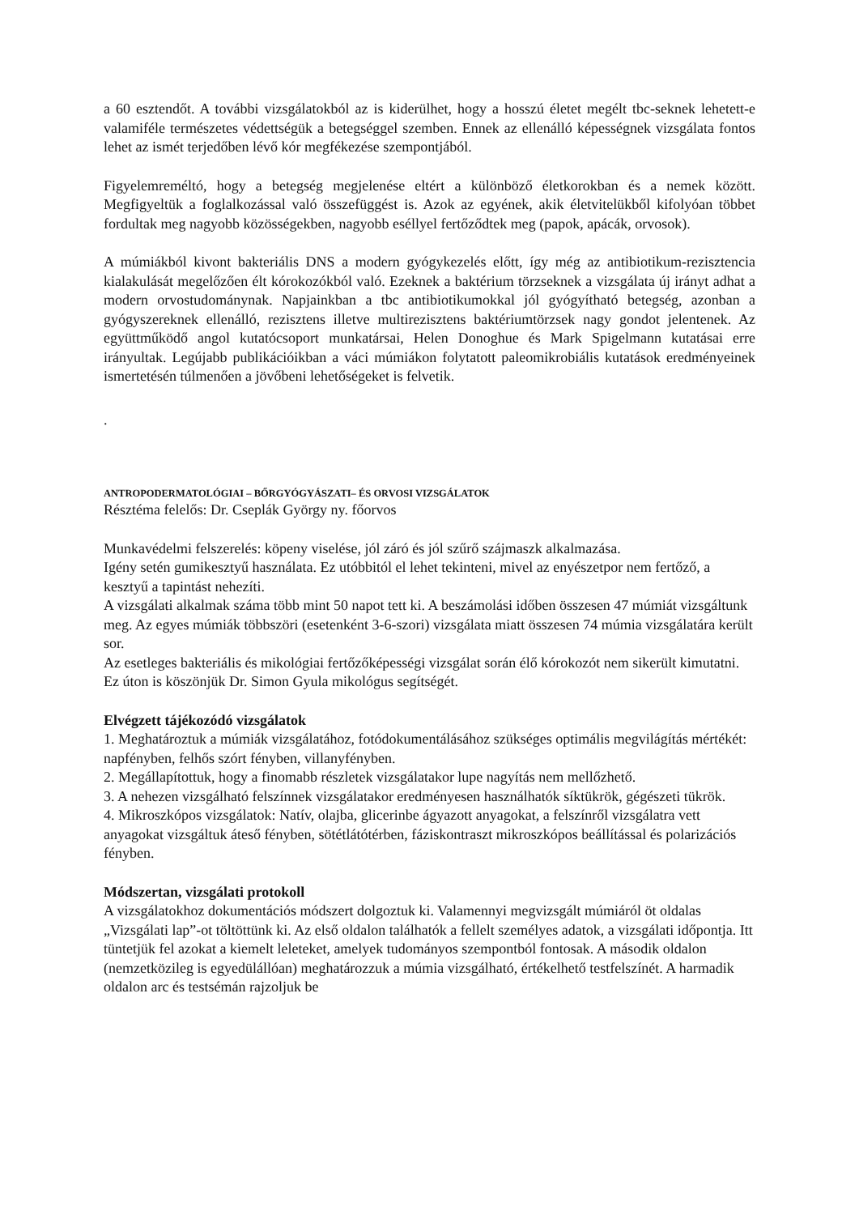a 60 esztendőt. A további vizsgálatokból az is kiderülhet, hogy a hosszú életet megélt tbc-seknek lehetett-e valamiféle természetes védettségük a betegséggel szemben. Ennek az ellenálló képességnek vizsgálata fontos lehet az ismét terjedőben lévő kór megfékezése szempontjából.
Figyelemreméltó, hogy a betegség megjelenése eltért a különböző életkorokban és a nemek között. Megfigyeltük a foglalkozással való összefüggést is. Azok az egyének, akik életvitelükből kifolyóan többet fordultak meg nagyobb közösségekben, nagyobb eséllyel fertőződtek meg (papok, apácák, orvosok).
A múmiákból kivont bakteriális DNS a modern gyógykezelés előtt, így még az antibiotikum-rezisztencia kialakulását megelőzően élt kórokozókból való. Ezeknek a baktérium törzseknek a vizsgálata új irányt adhat a modern orvostudománynak. Napjainkban a tbc antibiotikumokkal jól gyógyítható betegség, azonban a gyógyszereknek ellenálló, rezisztens illetve multirezisztens baktériumtörzsek nagy gondot jelentenek. Az együttműködő angol kutatócsoport munkatársai, Helen Donoghue és Mark Spigelmann kutatásai erre irányultak. Legújabb publikációikban a váci múmiákon folytatott paleomikrobiális kutatások eredményeinek ismertetésén túlmenően a jövőbeni lehetőségeket is felvetik.
.
ANTROPODERMATOLÓGIAI – BŐRGYÓGYÁSZATI– ÉS ORVOSI VIZSGÁLATOK
Résztéma felelős: Dr. Cseplák György ny. főorvos
Munkavédelmi felszerelés: köpeny viselése, jól záró és jól szűrő szájmaszk alkalmazása.
Igény setén gumikesztyű használata. Ez utóbbitól el lehet tekinteni, mivel az enyészetpor nem fertőző, a kesztyű a tapintást nehezíti.
A vizsgálati alkalmak száma több mint 50 napot tett ki. A beszámolási időben összesen 47 múmiát vizsgáltunk meg. Az egyes múmiák többszöri (esetenként 3-6-szori) vizsgálata miatt összesen 74 múmia vizsgálatára került sor.
Az esetleges bakteriális és mikológiai fertőzőképességi vizsgálat során élő kórokozót nem sikerült kimutatni. Ez úton is köszönjük Dr. Simon Gyula mikológus segítségét.
Elvégzett tájékozódó vizsgálatok
1. Meghatároztuk a múmiák vizsgálatához, fotódokumentálásához szükséges optimális megvilágítás mértékét: napfényben, felhős szórt fényben, villanyfényben.
2. Megállapítottuk, hogy a finomabb részletek vizsgálatakor lupe nagyítás nem mellőzhető.
3. A nehezen vizsgálható felszínnek vizsgálatakor eredményesen használhatók síktükrök, gégészeti tükrök.
4. Mikroszkópos vizsgálatok: Natív, olajba, glicerinbe ágyazott anyagokat, a felszínről vizsgálatra vett anyagokat vizsgáltuk áteső fényben, sötétlátótérben, fáziskontraszt mikroszkópos beállítással és polarizációs fényben.
Módszertan, vizsgálati protokoll
A vizsgálatokhoz dokumentációs módszert dolgoztuk ki. Valamennyi megvizsgált múmiáról öt oldalas „Vizsgálati lap”-ot töltöttünk ki. Az első oldalon találhatók a fellelt személyes adatok, a vizsgálati időpontja. Itt tüntetjük fel azokat a kiemelt leleteket, amelyek tudományos szempontból fontosak. A második oldalon (nemzetközileg is egyedülállóan) meghatározzuk a múmia vizsgálható, értékelhető testfelszínét. A harmadik oldalon arc és testsémán rajzoljuk be